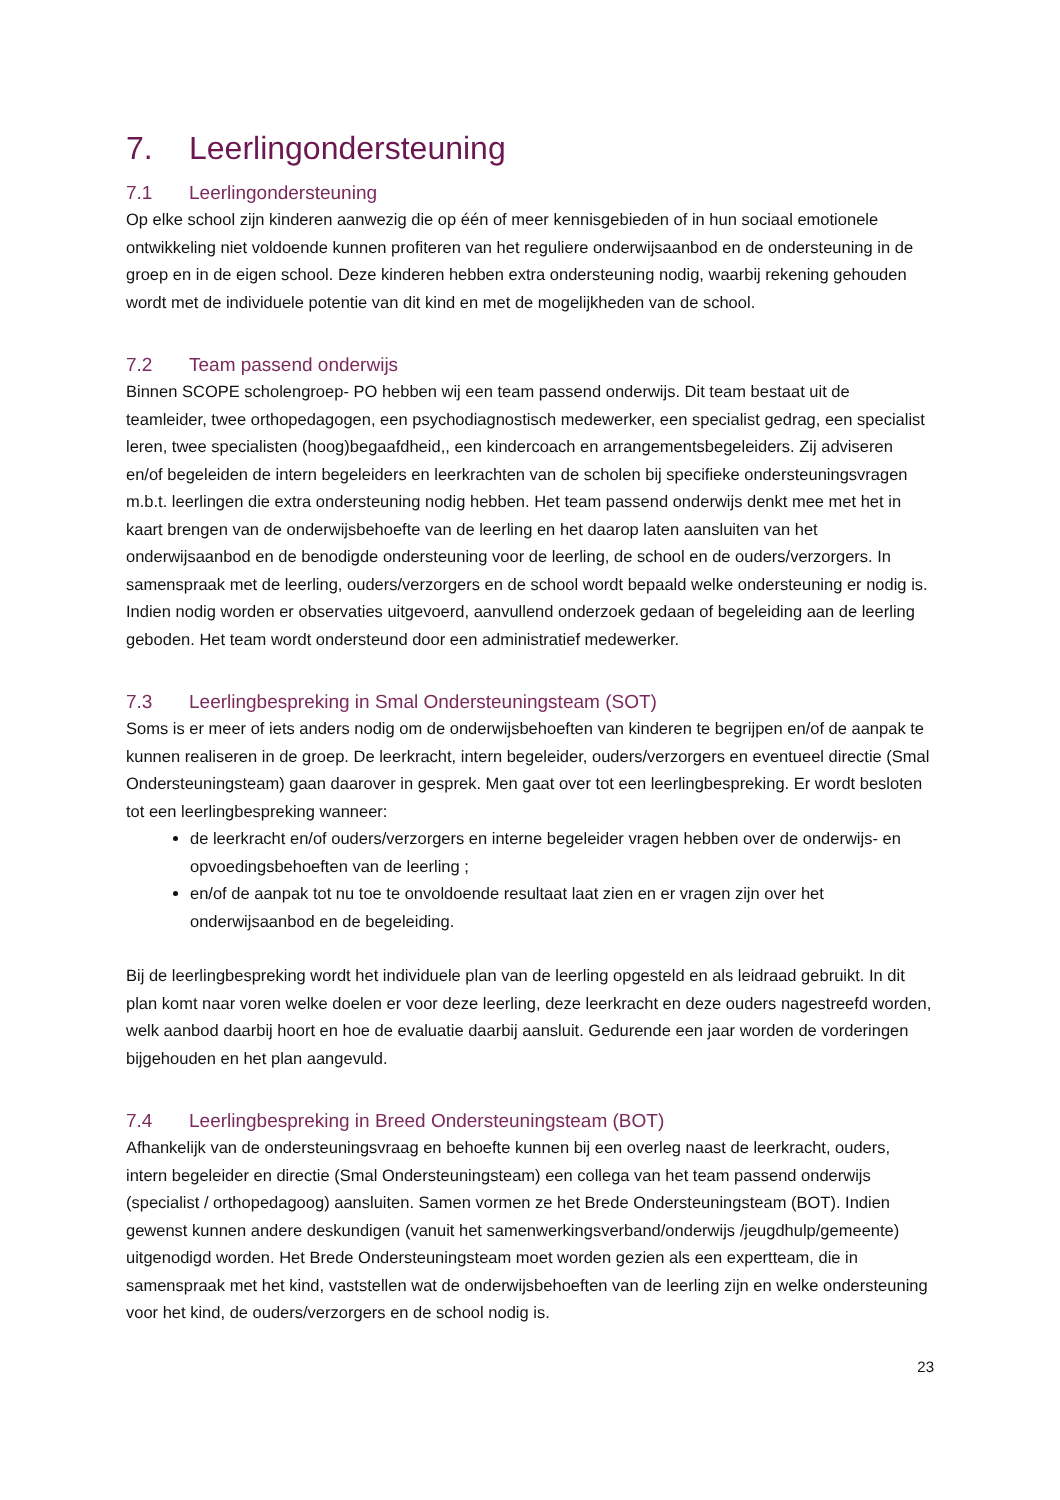7. Leerlingondersteuning
7.1 Leerlingondersteuning
Op elke school zijn kinderen aanwezig die op één of meer kennisgebieden of in hun sociaal emotionele ontwikkeling niet voldoende kunnen profiteren van het reguliere onderwijsaanbod en de ondersteuning in de groep en in de eigen school. Deze kinderen hebben extra ondersteuning nodig, waarbij rekening gehouden wordt met de individuele potentie van dit kind en met de mogelijkheden van de school.
7.2 Team passend onderwijs
Binnen SCOPE scholengroep- PO hebben wij een team passend onderwijs. Dit team bestaat uit de teamleider, twee orthopedagogen, een psychodiagnostisch medewerker, een specialist gedrag, een specialist leren, twee specialisten (hoog)begaafdheid,, een kindercoach en arrangementsbegeleiders. Zij adviseren en/of begeleiden de intern begeleiders en leerkrachten van de scholen bij specifieke ondersteuningsvragen m.b.t. leerlingen die extra ondersteuning nodig hebben. Het team passend onderwijs denkt mee met het in kaart brengen van de onderwijsbehoefte van de leerling en het daarop laten aansluiten van het onderwijsaanbod en de benodigde ondersteuning voor de leerling, de school en de ouders/verzorgers. In samenspraak met de leerling, ouders/verzorgers en de school wordt bepaald welke ondersteuning er nodig is. Indien nodig worden er observaties uitgevoerd, aanvullend onderzoek gedaan of begeleiding aan de leerling geboden. Het team wordt ondersteund door een administratief medewerker.
7.3 Leerlingbespreking in Smal Ondersteuningsteam (SOT)
Soms is er meer of iets anders nodig om de onderwijsbehoeften van kinderen te begrijpen en/of de aanpak te kunnen realiseren in de groep. De leerkracht, intern begeleider, ouders/verzorgers en eventueel directie (Smal Ondersteuningsteam) gaan daarover in gesprek. Men gaat over tot een leerlingbespreking. Er wordt besloten tot een leerlingbespreking wanneer:
de leerkracht en/of ouders/verzorgers en interne begeleider vragen hebben over de onderwijs- en opvoedingsbehoeften van de leerling ;
en/of de aanpak tot nu toe te onvoldoende resultaat laat zien en er vragen zijn over het onderwijsaanbod en de begeleiding.
Bij de leerlingbespreking wordt het individuele plan van de leerling opgesteld en als leidraad gebruikt. In dit plan komt naar voren welke doelen er voor deze leerling, deze leerkracht en deze ouders nagestreefd worden, welk aanbod daarbij hoort en hoe de evaluatie daarbij aansluit. Gedurende een jaar worden de vorderingen bijgehouden en het plan aangevuld.
7.4 Leerlingbespreking in Breed Ondersteuningsteam (BOT)
Afhankelijk van de ondersteuningsvraag en behoefte kunnen bij een overleg naast de leerkracht, ouders, intern begeleider en directie (Smal Ondersteuningsteam) een collega van het team passend onderwijs (specialist / orthopedagoog) aansluiten. Samen vormen ze het Brede Ondersteuningsteam (BOT). Indien gewenst kunnen andere deskundigen (vanuit het samenwerkingsverband/onderwijs /jeugdhulp/gemeente) uitgenodigd worden. Het Brede Ondersteuningsteam moet worden gezien als een expertteam, die in samenspraak met het kind, vaststellen wat de onderwijsbehoeften van de leerling zijn en welke ondersteuning voor het kind, de ouders/verzorgers en de school nodig is.
23